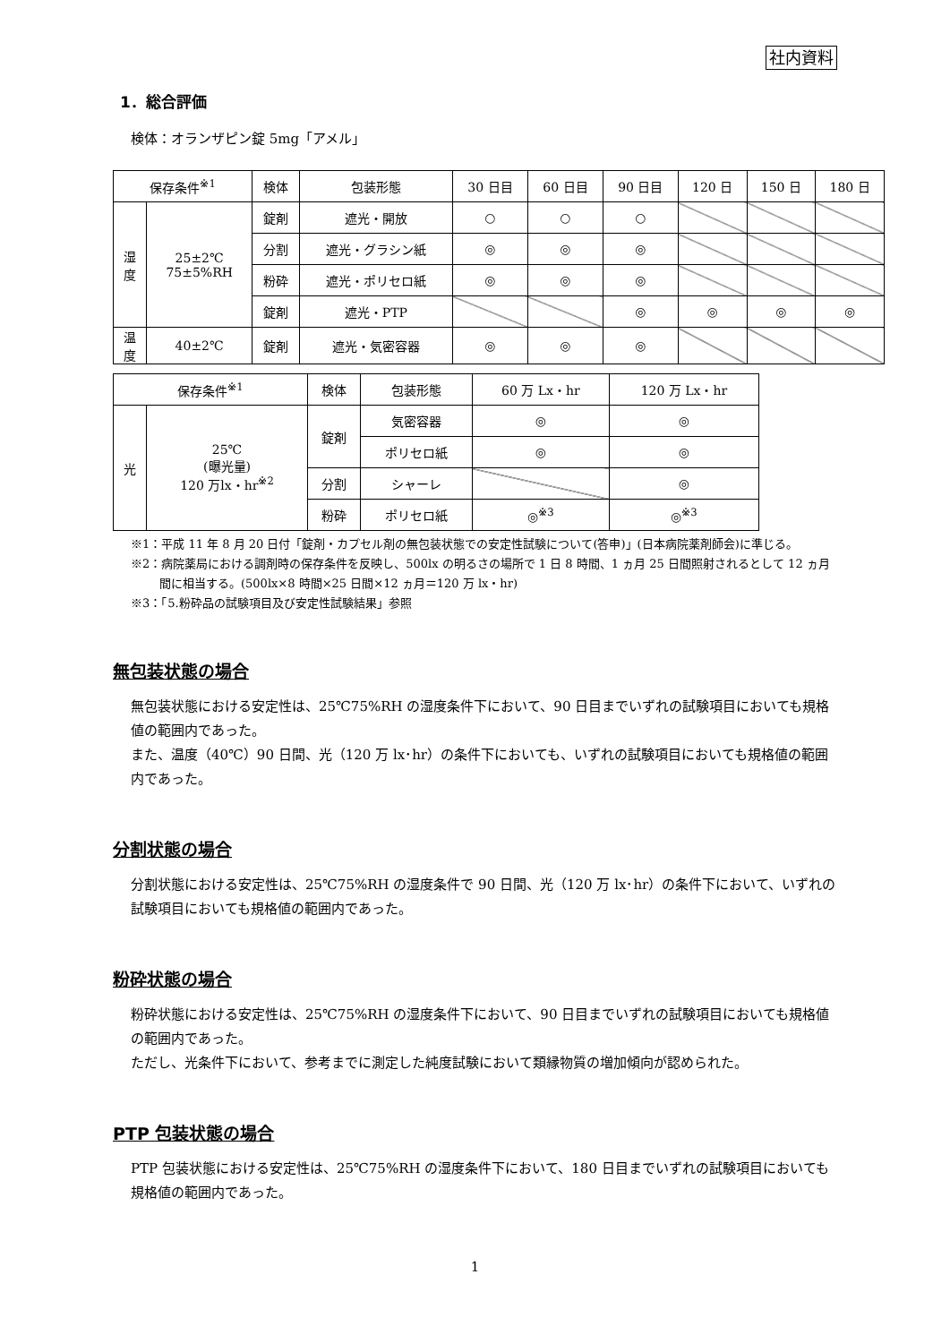社内資料
1．総合評価
検体：オランザピン錠 5mg「アメル」
| 保存条件<sup>※1</sup> | | 検体 | 包装形態 | 30 日目 | 60 日目 | 90 日目 | 120 日 | 150 日 | 180 日 |
| --- | --- | --- | --- | --- | --- | --- | --- | --- | --- |
| 湿 度 | 25±2℃ 75±5%RH | 錠剤 | 遮光・開放 | ○ | ○ | ○ | | | |
| | | 分割 | 遮光・グラシン紙 | ◎ | ◎ | ◎ | | | |
| | | 粉砕 | 遮光・ポリセロ紙 | ◎ | ◎ | ◎ | | | |
| | | 錠剤 | 遮光・PTP | | | ◎ | ◎ | ◎ | ◎ |
| 温 度 | 40±2℃ | 錠剤 | 遮光・気密容器 | ◎ | ◎ | ◎ | | | |
| 保存条件<sup>※1</sup> | | 検体 | 包装形態 | 60 万 Lx・hr | 120 万 Lx・hr |
| --- | --- | --- | --- | --- | --- |
| 光 | 25℃ (曝光量) 120 万lx・hr<sup>※2</sup> | 錠剤 | 気密容器 | ◎ | ◎ |
| | | | ポリセロ紙 | ◎ | ◎ |
| | | 分割 | シャーレ | | ◎ |
| | | 粉砕 | ポリセロ紙 | ◎<sup>※3</sup> | ◎<sup>※3</sup> |
※1：平成 11 年 8 月 20 日付「錠剤・カプセル剤の無包装状態での安定性試験について(答申)」(日本病院薬剤師会)に準じる。
※2：病院薬局における調剤時の保存条件を反映し、500lx の明るさの場所で 1 日 8 時間、1 ヵ月 25 日間照射されるとして 12 ヵ月間に相当する。(500lx×8 時間×25 日間×12 ヵ月＝120 万 lx・hr)
※3：「5.粉砕品の試験項目及び安定性試験結果」参照
無包装状態の場合
無包装状態における安定性は、25℃75%RH の湿度条件下において、90 日目までいずれの試験項目においても規格値の範囲内であった。
また、温度（40℃）90 日間、光（120 万 lx･hr）の条件下においても、いずれの試験項目においても規格値の範囲内であった。
分割状態の場合
分割状態における安定性は、25℃75%RH の湿度条件で 90 日間、光（120 万 lx･hr）の条件下において、いずれの試験項目においても規格値の範囲内であった。
粉砕状態の場合
粉砕状態における安定性は、25℃75%RH の湿度条件下において、90 日目までいずれの試験項目においても規格値の範囲内であった。
ただし、光条件下において、参考までに測定した純度試験において類縁物質の増加傾向が認められた。
PTP 包装状態の場合
PTP 包装状態における安定性は、25℃75%RH の湿度条件下において、180 日目までいずれの試験項目においても規格値の範囲内であった。
1